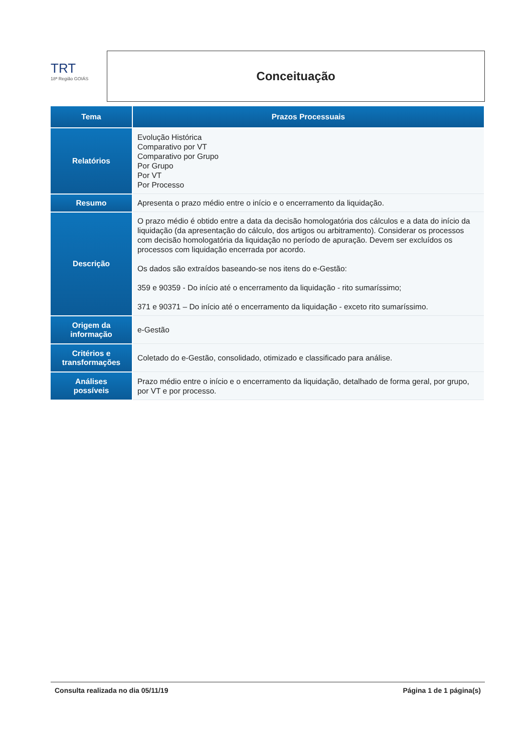TRT
18ª Região GOIÁS
Conceituação
| Tema | Prazos Processuais |
| --- | --- |
| Relatórios | Evolução Histórica Comparativo por VT Comparativo por Grupo Por Grupo Por VT Por Processo |
| Resumo | Apresenta o prazo médio entre o início e o encerramento da liquidação. |
| Descrição | O prazo médio é obtido entre a data da decisão homologatória dos cálculos e a data do início da liquidação (da apresentação do cálculo, dos artigos ou arbitramento). Considerar os processos com decisão homologatória da liquidação no período de apuração. Devem ser excluídos os processos com liquidação encerrada por acordo. Os dados são extraídos baseando-se nos itens do e-Gestão: 359 e 90359 - Do início até o encerramento da liquidação - rito sumaríssimo; 371 e 90371 – Do início até o encerramento da liquidação - exceto rito sumaríssimo. |
| Origem da informação | e-Gestão |
| Critérios e transformações | Coletado do e-Gestão, consolidado, otimizado e classificado para análise. |
| Análises possíveis | Prazo médio entre o início e o encerramento da liquidação, detalhado de forma geral, por grupo, por VT e por processo. |
Consulta realizada no dia 05/11/19 Página 1 de 1 página(s)